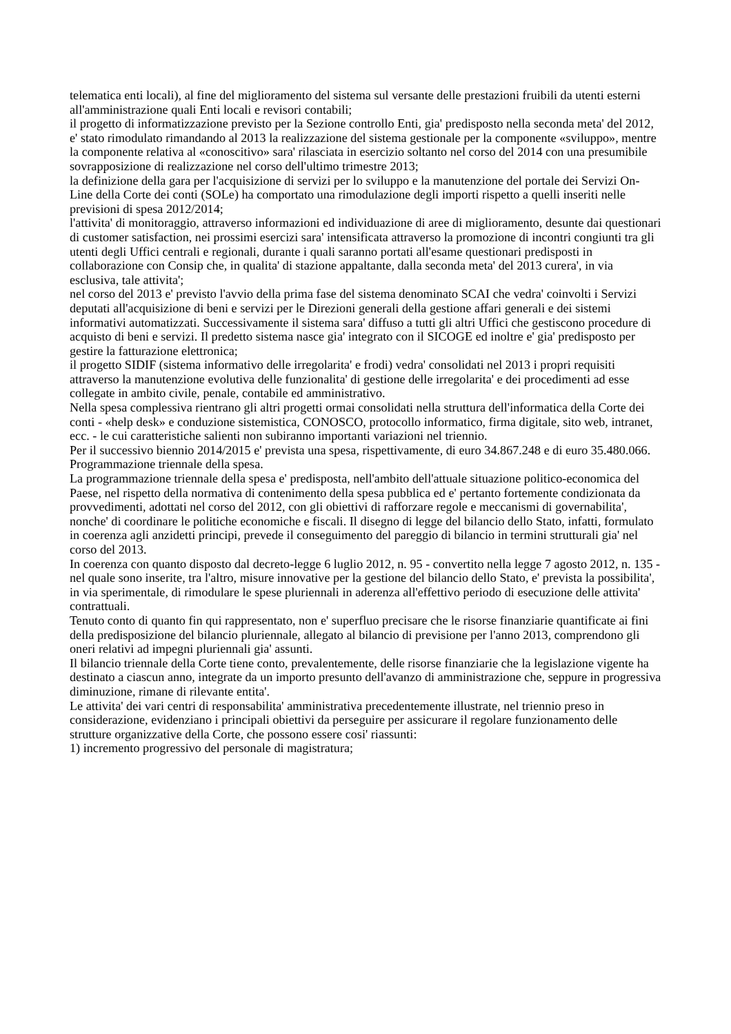telematica enti locali), al fine del miglioramento del sistema sul versante delle prestazioni fruibili da utenti esterni all'amministrazione quali Enti locali e revisori contabili;
il progetto di informatizzazione previsto per la Sezione controllo Enti, gia' predisposto nella seconda meta' del 2012, e' stato rimodulato rimandando al 2013 la realizzazione del sistema gestionale per la componente «sviluppo», mentre la componente relativa al «conoscitivo» sara' rilasciata in esercizio soltanto nel corso del 2014 con una presumibile sovrapposizione di realizzazione nel corso dell'ultimo trimestre 2013;
la definizione della gara per l'acquisizione di servizi per lo sviluppo e la manutenzione del portale dei Servizi On-Line della Corte dei conti (SOLe) ha comportato una rimodulazione degli importi rispetto a quelli inseriti nelle previsioni di spesa 2012/2014;
l'attivita' di monitoraggio, attraverso informazioni ed individuazione di aree di miglioramento, desunte dai questionari di customer satisfaction, nei prossimi esercizi sara' intensificata attraverso la promozione di incontri congiunti tra gli utenti degli Uffici centrali e regionali, durante i quali saranno portati all'esame questionari predisposti in collaborazione con Consip che, in qualita' di stazione appaltante, dalla seconda meta' del 2013 curera', in via esclusiva, tale attivita';
nel corso del 2013 e' previsto l'avvio della prima fase del sistema denominato SCAI che vedra' coinvolti i Servizi deputati all'acquisizione di beni e servizi per le Direzioni generali della gestione affari generali e dei sistemi informativi automatizzati. Successivamente il sistema sara' diffuso a tutti gli altri Uffici che gestiscono procedure di acquisto di beni e servizi. Il predetto sistema nasce gia' integrato con il SICOGE ed inoltre e' gia' predisposto per gestire la fatturazione elettronica;
il progetto SIDIF (sistema informativo delle irregolarita' e frodi) vedra' consolidati nel 2013 i propri requisiti attraverso la manutenzione evolutiva delle funzionalita' di gestione delle irregolarita' e dei procedimenti ad esse collegate in ambito civile, penale, contabile ed amministrativo.
Nella spesa complessiva rientrano gli altri progetti ormai consolidati nella struttura dell'informatica della Corte dei conti - «help desk» e conduzione sistemistica, CONOSCO, protocollo informatico, firma digitale, sito web, intranet, ecc. - le cui caratteristiche salienti non subiranno importanti variazioni nel triennio.
Per il successivo biennio 2014/2015 e' prevista una spesa, rispettivamente, di euro 34.867.248 e di euro 35.480.066.
Programmazione triennale della spesa.
La programmazione triennale della spesa e' predisposta, nell'ambito dell'attuale situazione politico-economica del Paese, nel rispetto della normativa di contenimento della spesa pubblica ed e' pertanto fortemente condizionata da provvedimenti, adottati nel corso del 2012, con gli obiettivi di rafforzare regole e meccanismi di governabilita', nonche' di coordinare le politiche economiche e fiscali. Il disegno di legge del bilancio dello Stato, infatti, formulato in coerenza agli anzidetti principi, prevede il conseguimento del pareggio di bilancio in termini strutturali gia' nel corso del 2013.
In coerenza con quanto disposto dal decreto-legge 6 luglio 2012, n. 95 - convertito nella legge 7 agosto 2012, n. 135 - nel quale sono inserite, tra l'altro, misure innovative per la gestione del bilancio dello Stato, e' prevista la possibilita', in via sperimentale, di rimodulare le spese pluriennali in aderenza all'effettivo periodo di esecuzione delle attivita' contrattuali.
Tenuto conto di quanto fin qui rappresentato, non e' superfluo precisare che le risorse finanziarie quantificate ai fini della predisposizione del bilancio pluriennale, allegato al bilancio di previsione per l'anno 2013, comprendono gli oneri relativi ad impegni pluriennali gia' assunti.
Il bilancio triennale della Corte tiene conto, prevalentemente, delle risorse finanziarie che la legislazione vigente ha destinato a ciascun anno, integrate da un importo presunto dell'avanzo di amministrazione che, seppure in progressiva diminuzione, rimane di rilevante entita'.
Le attivita' dei vari centri di responsabilita' amministrativa precedentemente illustrate, nel triennio preso in considerazione, evidenziano i principali obiettivi da perseguire per assicurare il regolare funzionamento delle strutture organizzative della Corte, che possono essere cosi' riassunti:
1) incremento progressivo del personale di magistratura;